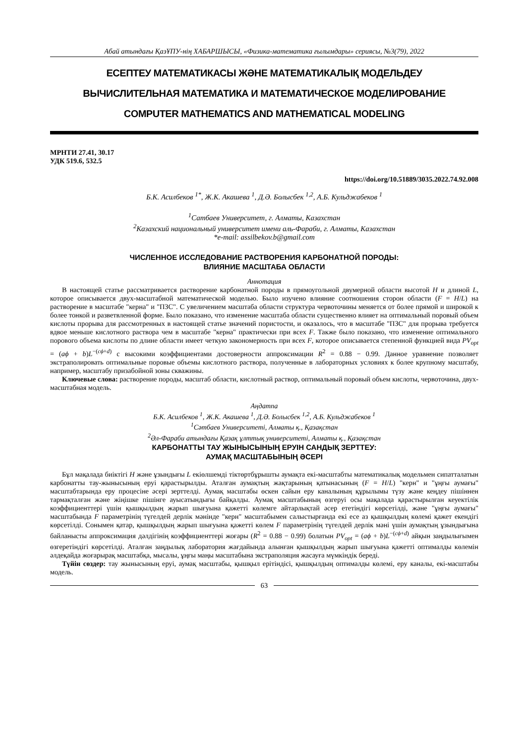Абай атындағы ҚазҰПУ-нің ХАБАРШЫСЫ, «Физика-математика ғылымдары» сериясы, №3(79), 2022
ЕСЕПТЕУ МАТЕМАТИКАСЫ ЖӘНЕ МАТЕМАТИКАЛЫҚ МОДЕЛЬДЕУ
ВЫЧИСЛИТЕЛЬНАЯ МАТЕМАТИКА И МАТЕМАТИЧЕСКОЕ МОДЕЛИРОВАНИЕ
COMPUTER MATHEMATICS AND MATHEMATICAL MODELING
МРНТИ 27.41, 30.17
УДК 519.6, 532.5
https://doi.org/10.51889/3035.2022.74.92.008
Б.К. Асилбеков <sup>1*</sup>, Ж.К. Акашева <sup>1</sup>, Д.Ә. Болысбек <sup>1,2</sup>, А.Б. Кульджабеков <sup>1</sup>
<sup>1</sup> Сатбаев Университет, г. Алматы, Казахстан
<sup>2</sup> Казахский национальный университет имени аль-Фараби, г. Алматы, Казахстан
*e-mail: assilbekov.b@gmail.com
ЧИСЛЕННОЕ ИССЛЕДОВАНИЕ РАСТВОРЕНИЯ КАРБОНАТНОЙ ПОРОДЫ:
ВЛИЯНИЕ МАСШТАБА ОБЛАСТИ
Аннотация
В настоящей статье рассматривается растворение карбонатной породы в прямоугольной двумерной области высотой H и длиной L, которое описывается двух-масштабной математической моделью. Было изучено влияние соотношения сторон области (F = H/L) на растворение в масштабе "керна" и "ПЗС". С увеличением масштаба области структура червоточины меняется от более прямой и широкой к более тонкой и разветвленной форме. Было показано, что изменение масштаба области существенно влияет на оптимальный поровый объем кислоты прорыва для рассмотренных в настоящей статье значений пористости, и оказалось, что в масштабе "ПЗС" для прорыва требуется вдвое меньше кислотного раствора чем в масштабе "керна" практически при всех F. Также было показано, что изменение оптимального порового объема кислоты по длине области имеет четкую закономерность при всех F, которое описывается степенной функцией вида PV<sub>opt</sub> = (aϕ + b)L<sup>−(cϕ+d)</sup> с высокими коэффициентами достоверности аппроксимации R<sup>2</sup> = 0.88 − 0.99. Данное уравнение позволяет экстраполировать оптимальные поровые объемы кислотного раствора, полученные в лабораторных условиях к более крупному масштабу, например, масштабу призабойной зоны скважины.
Ключевые слова: растворение породы, масштаб области, кислотный раствор, оптимальный поровый объем кислоты, червоточина, двух-масштабная модель.
Аңдатпа
Б.К. Асилбеков <sup>1</sup>, Ж.К. Акашева <sup>1</sup>, Д.Ә. Болысбек <sup>1,2</sup>, А.Б. Кульджабеков <sup>1</sup>
<sup>1</sup> Сәтбаев Университеті, Алматы қ., Қазақстан
<sup>2</sup> Әл-Фараби атындағы Қазақ ұлттық университеті, Алматы қ., Қазақстан
КАРБОНАТТЫ ТАУ ЖЫНЫСЫНЫҢ ЕРУІН САНДЫҚ ЗЕРТТЕУ:
АУМАҚ МАСШТАБЫНЫҢ ӘСЕРІ
Бұл мақалада биіктігі H және ұзындығы L екіөлшемді тіктөртбұрышты аумақта екі-масштабты математикалық модельмен сипатталатын карбонатты тау-жынысының еруі қарастырылды. Аталған аумақтың жақтарының қатынасының (F = H/L) "керн" и "ұңғы аумағы" масштабтарында еру процесіне әсері зерттелді. Аумақ масштабы өскен сайын еру каналының құрылымы түзу және кеңдеу пішіннен тармақталған және жіңішке пішінге ауысатындығы байқалды. Аумақ масштабының өзгеруі осы мақалада қарастырылған кеуектілік коэффициенттері үшін қышқылдың жарып шығуына қажетті көлемге айтарлықтай әсер ететіндігі көрсетілді, және "ұңғы аумағы" масштабында F параметрінің түгелдей дерлік мәнінде "керн" масштабымен салыстырғанда екі есе аз қышқылдың көлемі қажет екендігі көрсетілді. Сонымен қатар, қышқылдың жарып шығуына қажетті көлем F параметрінің түгелдей дерлік мәні үшін аумақтың ұзындығына байланысты аппроксимация дәлдігінің коэффициенттері жоғары (R<sup>2</sup> = 0.88 − 0.99) болатын PV<sub>opt</sub> = (aϕ + b)L<sup>−(cϕ+d)</sup> айқын заңдылығымен өзгеретіндігі көрсетілді. Аталған заңдылық лаборатория жағдайында алынған қышқылдың жарып шығуына қажетті оптималды көлемін әлдеқайда жоғарырақ масштабқа, мысалы, ұңғы маңы масштабына экстраполяция жасауға мүмкіндік береді.
Түйін сөздер: тау жынысының еруі, аумақ масштабы, қышқыл ерітіндісі, қышқылдың оптималды көлемі, еру каналы, екі-масштабы модель.
63